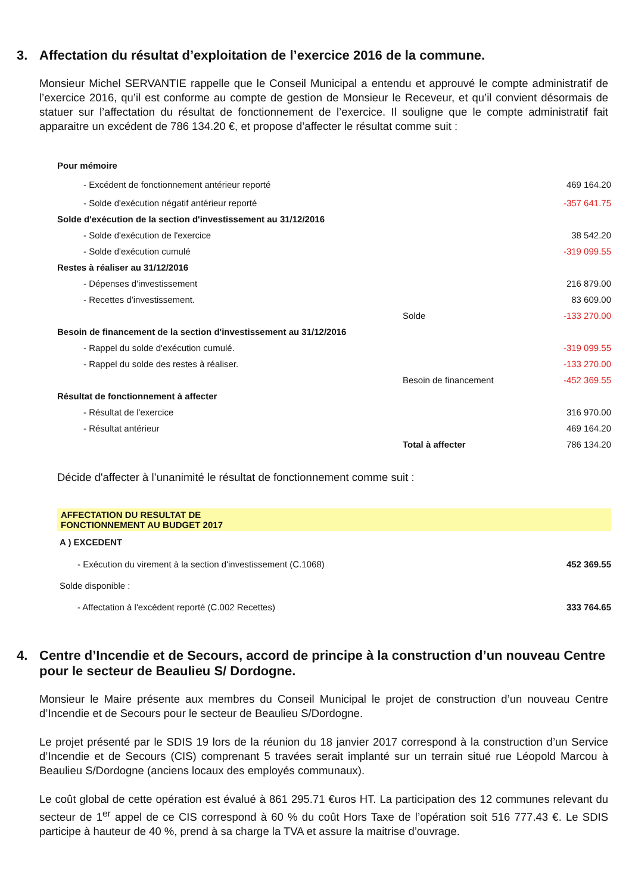3. Affectation du résultat d’exploitation de l’exercice 2016 de la commune.
Monsieur Michel SERVANTIE rappelle que le Conseil Municipal a entendu et approuvé le compte administratif de l’exercice 2016, qu’il est conforme au compte de gestion de Monsieur le Receveur, et qu’il convient désormais de statuer sur l’affectation du résultat de fonctionnement de l’exercice. Il souligne que le compte administratif fait apparaitre un excédent de 786 134.20 €, et propose d’affecter le résultat comme suit :
| Pour mémoire | | |
| - Excédent de fonctionnement antérieur reporté | | 469 164.20 |
| - Solde d'exécution négatif antérieur reporté | | -357 641.75 |
| Solde d'exécution de la section d'investissement au 31/12/2016 | | |
| - Solde d'exécution de l'exercice | | 38 542.20 |
| - Solde d'exécution cumulé | | -319 099.55 |
| Restes à réaliser au 31/12/2016 | | |
| - Dépenses d'investissement | | 216 879.00 |
| - Recettes d'investissement. | | 83 609.00 |
| | Solde | -133 270.00 |
| Besoin de financement de la section d'investissement au 31/12/2016 | | |
| - Rappel du solde d'exécution cumulé. | | -319 099.55 |
| - Rappel du solde des restes à réaliser. | | -133 270.00 |
| | Besoin de financement | -452 369.55 |
| Résultat de fonctionnement à affecter | | |
| - Résultat de l'exercice | | 316 970.00 |
| - Résultat antérieur | | 469 164.20 |
| | Total à affecter | 786 134.20 |
Décide d'affecter à l’unanimité le résultat de fonctionnement comme suit :
| AFFECTATION DU RESULTAT DE FONCTIONNEMENT AU BUDGET 2017 | |
| A ) EXCEDENT | |
| - Exécution du virement à la section d'investissement (C.1068) | 452 369.55 |
| Solde disponible : | |
| - Affectation à l'excédent reporté (C.002 Recettes) | 333 764.65 |
4. Centre d’Incendie et de Secours, accord de principe à la construction d’un nouveau Centre pour le secteur de Beaulieu S/ Dordogne.
Monsieur le Maire présente aux membres du Conseil Municipal le projet de construction d’un nouveau Centre d’Incendie et de Secours pour le secteur de Beaulieu S/Dordogne.
Le projet présenté par le SDIS 19 lors de la réunion du 18 janvier 2017 correspond à la construction d’un Service d’Incendie et de Secours (CIS) comprenant 5 travées serait implanté sur un terrain situé rue Léopold Marcou à Beaulieu S/Dordogne (anciens locaux des employés communaux).
Le coût global de cette opération est évalué à 861 295.71 €uros HT. La participation des 12 communes relevant du secteur de 1<sup>er</sup> appel de ce CIS correspond à 60 % du coût Hors Taxe de l’opération soit 516 777.43 €. Le SDIS participe à hauteur de 40 %, prend à sa charge la TVA et assure la maitrise d’ouvrage.